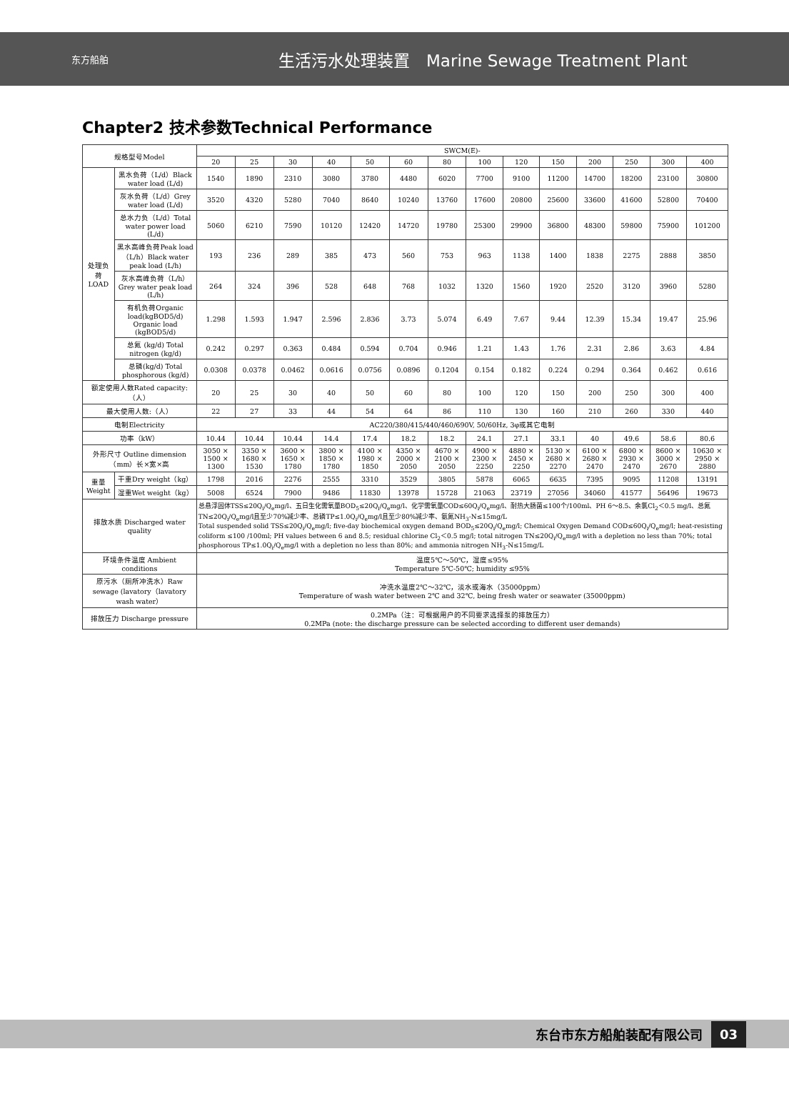东方船舶
生活污水处理装置　Marine Sewage Treatment Plant
Chapter2 技术参数Technical Performance
| 规格型号Model | | SWCM(E)- | | | | | | | | | | | | | |
| --- | --- | --- | --- | --- | --- | --- | --- | --- | --- | --- | --- | --- | --- | --- | --- |
| | | 20 | 25 | 30 | 40 | 50 | 60 | 80 | 100 | 120 | 150 | 200 | 250 | 300 | 400 |
| 处理负荷 LOAD | 黑水负荷（L/d）Black water load (L/d) | 1540 | 1890 | 2310 | 3080 | 3780 | 4480 | 6020 | 7700 | 9100 | 11200 | 14700 | 18200 | 23100 | 30800 |
| | 灰水负荷（L/d）Grey water load (L/d) | 3520 | 4320 | 5280 | 7040 | 8640 | 10240 | 13760 | 17600 | 20800 | 25600 | 33600 | 41600 | 52800 | 70400 |
| | 总水力负（L/d）Total water power load (L/d) | 5060 | 6210 | 7590 | 10120 | 12420 | 14720 | 19780 | 25300 | 29900 | 36800 | 48300 | 59800 | 75900 | 101200 |
| | 黑水高峰负荷Peak load（L/h）Black water peak load (L/h) | 193 | 236 | 289 | 385 | 473 | 560 | 753 | 963 | 1138 | 1400 | 1838 | 2275 | 2888 | 3850 |
| | 灰水高峰负荷（L/h）Grey water peak load (L/h) | 264 | 324 | 396 | 528 | 648 | 768 | 1032 | 1320 | 1560 | 1920 | 2520 | 3120 | 3960 | 5280 |
| | 有机负荷Organic load(kgBOD5/d) Organic load (kgBOD5/d) | 1.298 | 1.593 | 1.947 | 2.596 | 2.836 | 3.73 | 5.074 | 6.49 | 7.67 | 9.44 | 12.39 | 15.34 | 19.47 | 25.96 |
| | 总氮 (kg/d) Total nitrogen (kg/d) | 0.242 | 0.297 | 0.363 | 0.484 | 0.594 | 0.704 | 0.946 | 1.21 | 1.43 | 1.76 | 2.31 | 2.86 | 3.63 | 4.84 |
| | 总磷(kg/d) Total phosphorous (kg/d) | 0.0308 | 0.0378 | 0.0462 | 0.0616 | 0.0756 | 0.0896 | 0.1204 | 0.154 | 0.182 | 0.224 | 0.294 | 0.364 | 0.462 | 0.616 |
| 额定使用人数Rated capacity:（人） | | 20 | 25 | 30 | 40 | 50 | 60 | 80 | 100 | 120 | 150 | 200 | 250 | 300 | 400 |
| 最大使用人数:（人） | | 22 | 27 | 33 | 44 | 54 | 64 | 86 | 110 | 130 | 160 | 210 | 260 | 330 | 440 |
| 电制Electricity | | AC220/380/415/440/460/690V, 50/60Hz, 3φ或其它电制 | | | | | | | | | | | | | |
| 功率（kW） | | 10.44 | 10.44 | 10.44 | 14.4 | 17.4 | 18.2 | 18.2 | 24.1 | 27.1 | 33.1 | 40 | 49.6 | 58.6 | 80.6 |
| 外形尺寸 Outline dimension（mm）长×宽×高 | | 3050 × 1500 × 1300 | 3350 × 1680 × 1530 | 3600 × 1650 × 1780 | 3800 × 1850 × 1780 | 4100 × 1980 × 1850 | 4350 × 2000 × 2050 | 4670 × 2100 × 2050 | 4900 × 2300 × 2250 | 4880 × 2450 × 2250 | 5130 × 2680 × 2270 | 6100 × 2680 × 2470 | 6800 × 2930 × 2470 | 8600 × 3000 × 2670 | 10630 × 2950 × 2880 |
| 重量Weight | 干重Dry weight（kg） | 1798 | 2016 | 2276 | 2555 | 3310 | 3529 | 3805 | 5878 | 6065 | 6635 | 7395 | 9095 | 11208 | 13191 |
| | 湿重Wet weight（kg） | 5008 | 6524 | 7900 | 9486 | 11830 | 13978 | 15728 | 21063 | 23719 | 27056 | 34060 | 41577 | 56496 | 19673 |
| 排放水质 Discharged water quality | | 总悬浮固体TSS≤20Q<sub>i</sub>/Q<sub>e</sub>mg/l、五日生化需氧量BOD<sub>5</sub>≤20Q<sub>i</sub>/Q<sub>e</sub>mg/l、化学需氧量COD≤60Q<sub>i</sub>/Q<sub>e</sub>mg/l、耐热大肠菌≤100个/100ml、PH 6～8.5、余氯Cl<sub>2</sub>＜0.5 mg/l、总氮TN≤20Q<sub>i</sub>/Q<sub>e</sub>mg/l且至少70%减少率、总磷TP≤1.0Q<sub>i</sub>/Q<sub>e</sub>mg/l且至少80%减少率、氨氮NH<sub>3</sub>-N≤15mg/L Total suspended solid TSS≤20Q<sub>i</sub>/Q<sub>e</sub>mg/l; five-day biochemical oxygen demand BOD<sub>5</sub>≤20Q<sub>i</sub>/Q<sub>e</sub>mg/l; Chemical Oxygen Demand COD≤60Q<sub>i</sub>/Q<sub>e</sub>mg/l; heat-resisting coliform ≤100 /100ml; PH values between 6 and 8.5; residual chlorine Cl<sub>2</sub>＜0.5 mg/l; total nitrogen TN≤20Q<sub>i</sub>/Q<sub>e</sub>mg/l with a depletion no less than 70%; total phosphorous TP≤1.0Q<sub>i</sub>/Q<sub>e</sub>mg/l with a depletion no less than 80%; and ammonia nitrogen NH<sub>3</sub>-N≤15mg/L | | | | | | | | | | | | | |
| 环境条件温度 Ambient conditions | | 温度5℃～50℃，湿度≤95% Temperature 5℃-50℃; humidity ≤95% | | | | | | | | | | | | | |
| 原污水（厕所冲洗水）Raw sewage (lavatory（lavatory wash water） | | 冲洗水温度2℃～32℃，淡水或海水（35000ppm） Temperature of wash water between 2℃ and 32℃, being fresh water or seawater (35000ppm) | | | | | | | | | | | | | |
| 排放压力 Discharge pressure | | 0.2MPa（注：可根据用户的不同要求选择泵的排放压力） 0.2MPa (note: the discharge pressure can be selected according to different user demands) | | | | | | | | | | | | | |
东台市东方船舶装配有限公司 03